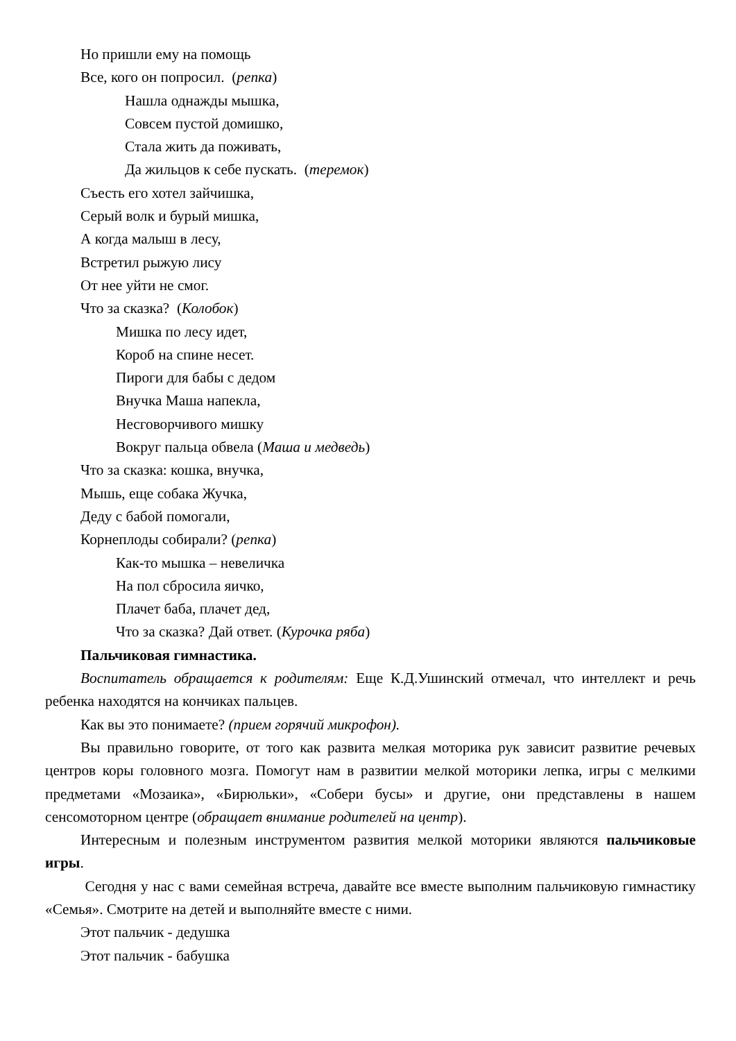Но пришли ему на помощь
Все, кого он попросил. (репка)
Нашла однажды мышка,
Совсем пустой домишко,
Стала жить да поживать,
Да жильцов к себе пускать. (теремок)
Съесть его хотел зайчишка,
Серый волк и бурый мишка,
А когда малыш в лесу,
Встретил рыжую лису
От нее уйти не смог.
Что за сказка? (Колобок)
Мишка по лесу идет,
Короб на спине несет.
Пироги для бабы с дедом
Внучка Маша напекла,
Несговорчивого мишку
Вокруг пальца обвела (Маша и медведь)
Что за сказка: кошка, внучка,
Мышь, еще собака Жучка,
Деду с бабой помогали,
Корнеплоды собирали? (репка)
Как-то мышка – невеличка
На пол сбросила яичко,
Плачет баба, плачет дед,
Что за сказка? Дай ответ. (Курочка ряба)
Пальчиковая гимнастика.
Воспитатель обращается к родителям: Еще К.Д.Ушинский отмечал, что интеллект и речь ребенка находятся на кончиках пальцев.
Как вы это понимаете? (прием горячий микрофон).
Вы правильно говорите, от того как развита мелкая моторика рук зависит развитие речевых центров коры головного мозга. Помогут нам в развитии мелкой моторики лепка, игры с мелкими предметами «Мозаика», «Бирюльки», «Собери бусы» и другие, они представлены в нашем сенсомоторном центре (обращает внимание родителей на центр).
Интересным и полезным инструментом развития мелкой моторики являются пальчиковые игры.
Сегодня у нас с вами семейная встреча, давайте все вместе выполним пальчиковую гимнастику «Семья». Смотрите на детей и выполняйте вместе с ними.
Этот пальчик - дедушка
Этот пальчик - бабушка